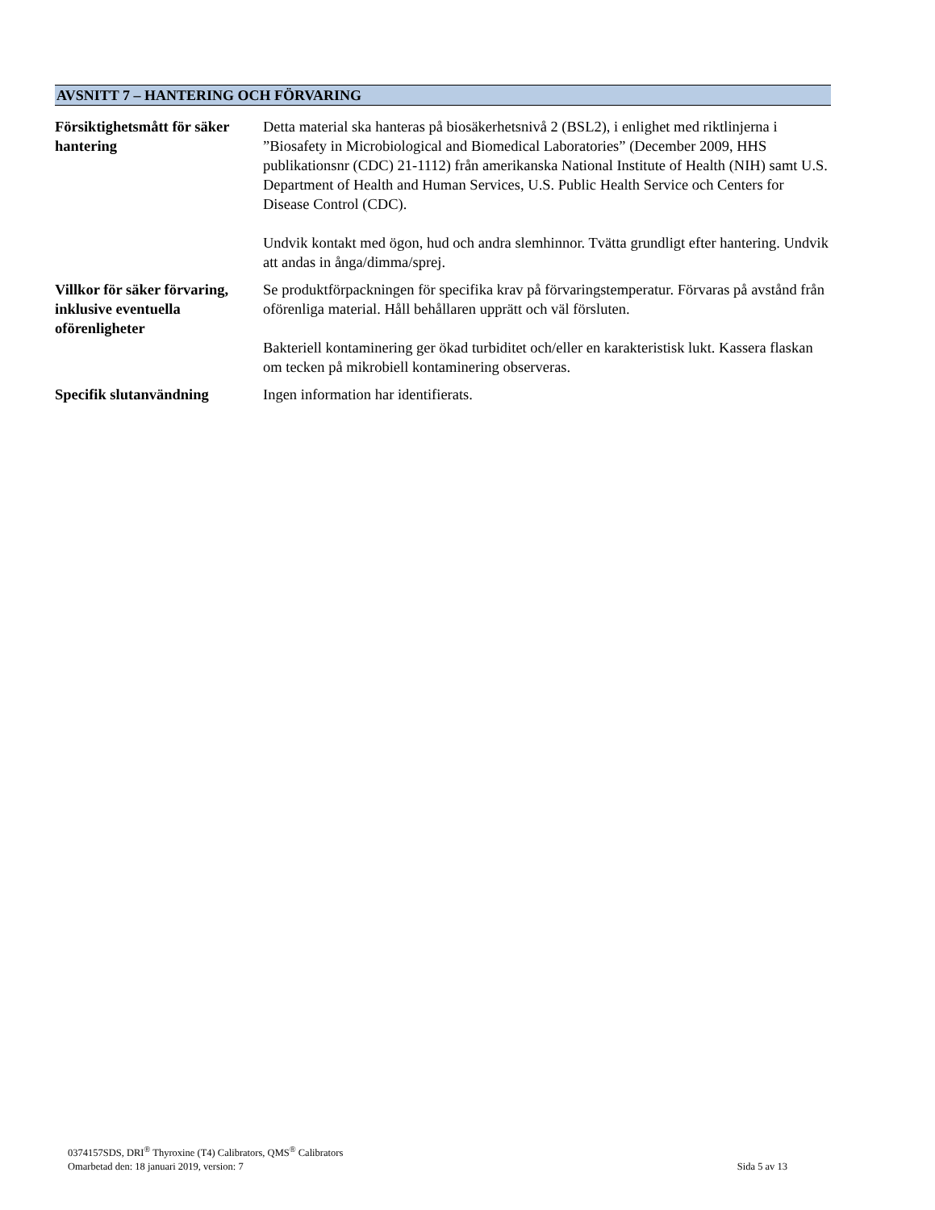AVSNITT 7 – HANTERING OCH FÖRVARING
| Försiktighetsmått för säker hantering | Detta material ska hanteras på biosäkerhetsnivå 2 (BSL2), i enlighet med riktlinjerna i ”Biosafety in Microbiological and Biomedical Laboratories” (December 2009, HHS publikationsnr (CDC) 21-1112) från amerikanska National Institute of Health (NIH) samt U.S. Department of Health and Human Services, U.S. Public Health Service och Centers for Disease Control (CDC). Undvik kontakt med ögon, hud och andra slemhinnor. Tvätta grundligt efter hantering. Undvik att andas in ånga/dimma/sprej. |
| Villkor för säker förvaring, inklusive eventuella oförenligheter | Se produktförpackningen för specifika krav på förvaringstemperatur. Förvaras på avstånd från oförenliga material. Håll behållaren upprätt och väl försluten. Bakteriell kontaminering ger ökad turbiditet och/eller en karakteristisk lukt. Kassera flaskan om tecken på mikrobiell kontaminering observeras. |
| Specifik slutanvändning | Ingen information har identifierats. |
0374157SDS, DRI<sup>®</sup> Thyroxine (T4) Calibrators, QMS<sup>®</sup> Calibrators
Omarbetad den: 18 januari 2019, version: 7 Sida 5 av 13